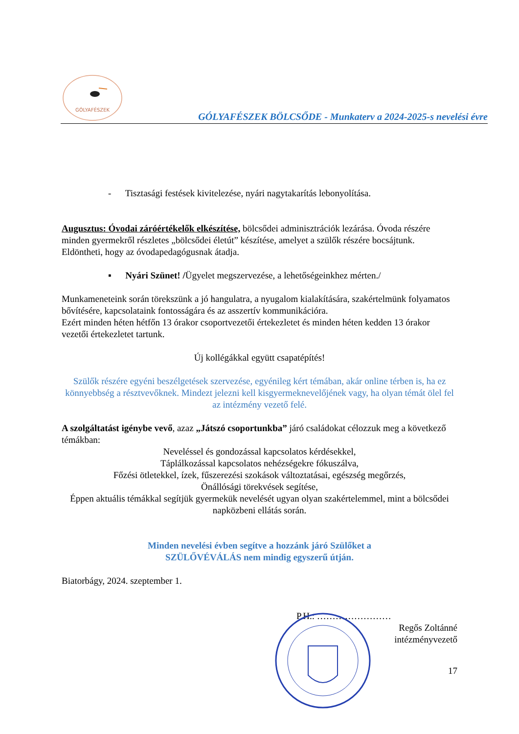GÓLYAFÉSZEK
GÓLYAFÉSZEK BÖLCSŐDE - Munkaterv a 2024-2025-s nevelési évre
- Tisztasági festések kivitelezése, nyári nagytakarítás lebonyolítása.
Augusztus: Óvodai záróértékelők elkészítése, bölcsődei adminisztrációk lezárása. Óvoda részére minden gyermekről részletes „bölcsődei életút” készítése, amelyet a szülők részére bocsájtunk. Eldöntheti, hogy az óvodapedagógusnak átadja.
▪ Nyári Szünet! /Ügyelet megszervezése, a lehetőségeinkhez mérten./
Munkameneteink során törekszünk a jó hangulatra, a nyugalom kialakítására, szakértelmünk folyamatos bővítésére, kapcsolataink fontosságára és az asszertív kommunikációra.
Ezért minden héten hétfőn 13 órakor csoportvezetői értekezletet és minden héten kedden 13 órakor vezetői értekezletet tartunk.
Új kollégákkal együtt csapatépítés!
Szülők részére egyéni beszélgetések szervezése, egyénileg kért témában, akár online térben is, ha ez könnyebbség a résztvevőknek. Mindezt jelezni kell kisgyermeknevelőjének vagy, ha olyan témát ölel fel az intézmény vezető felé.
A szolgáltatást igénybe vevő, azaz „Játszó csoportunkba” járó családokat célozzuk meg a következő témákban:
Neveléssel és gondozással kapcsolatos kérdésekkel,
Táplálkozással kapcsolatos nehézségekre fókuszálva,
Főzési ötletekkel, ízek, fűszerezési szokások változtatásai, egészség megőrzés,
Önállósági törekvések segítése,
Éppen aktuális témákkal segítjük gyermekük nevelését ugyan olyan szakértelemmel, mint a bölcsődei napközbeni ellátás során.
Minden nevelési évben segítve a hozzánk járó Szülőket a
SZÜLŐVÉVÁLÁS nem mindig egyszerű útján.
Biatorbágy, 2024. szeptember 1.
P.H.: ……………………
Regős Zoltánné
intézményvezető
17